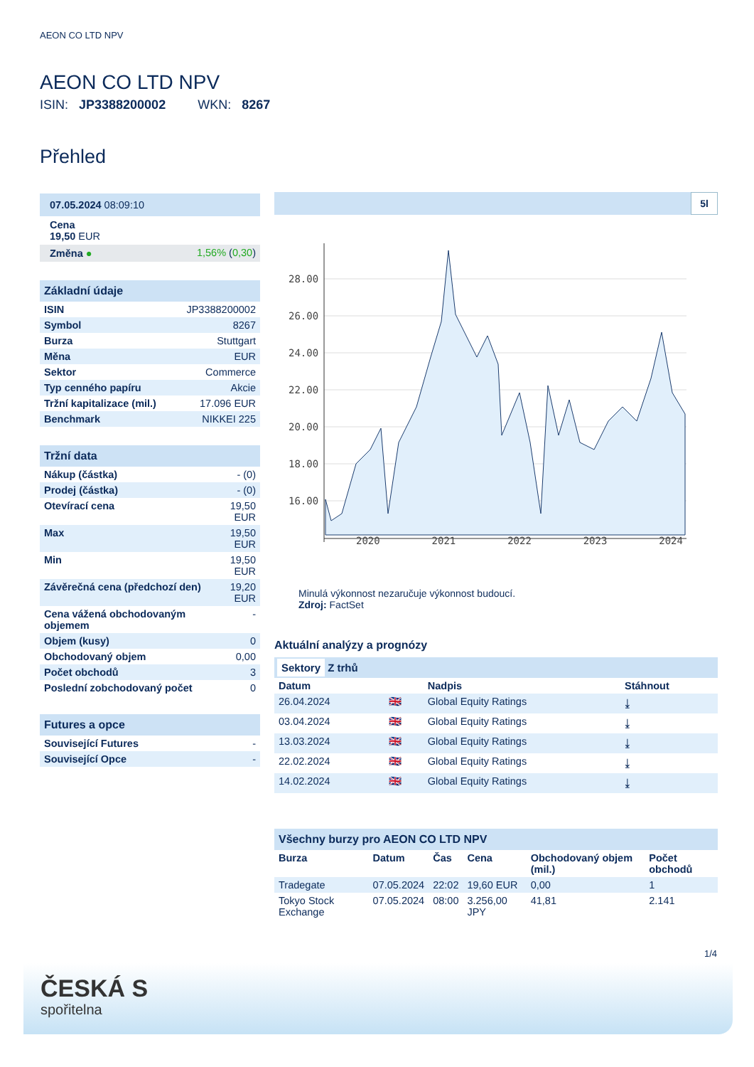AEON CO LTD NPV
AEON CO LTD NPV
ISIN: JP3388200002 WKN: 8267
Přehled
| 07.05.2024 08:09:10 | |
| Cena 19,50 EUR | |
| Změna ● | 1,56% ( 0,30 ) |
| Základní údaje | |
| ISIN | JP3388200002 |
| Symbol | 8267 |
| Burza | Stuttgart |
| Měna | EUR |
| Sektor | Commerce |
| Typ cenného papíru | Akcie |
| Tržní kapitalizace (mil.) | 17.096 EUR |
| Benchmark | NIKKEI 225 |
| Tržní data | |
| Nákup (částka) | - (0) |
| Prodej (částka) | - (0) |
| Otevírací cena | 19,50 EUR |
| Max | 19,50 EUR |
| Min | 19,50 EUR |
| Závěrečná cena (předchozí den) | 19,20 EUR |
| Cena vážená obchodovaným objemem | - |
| Objem (kusy) | 0 |
| Obchodovaný objem | 0,00 |
| Počet obchodů | 3 |
| Poslední zobchodovaný počet | 0 |
| Futures a opce | |
| Související Futures | - |
| Související Opce | - |
5l
28.00
26.00
24.00
22.00
20.00
18.00
16.00
2020 2021 2022 2023 2024
Minulá výkonnost nezaručuje výkonnost budoucí.
Zdroj: FactSet
Aktuální analýzy a prognózy
Sektory Z trhů
| Datum | | Nadpis | Stáhnout |
| --- | --- | --- | --- |
| 26.04.2024 | 🇬🇧 | Global Equity Ratings | ⤓ |
| 03.04.2024 | 🇬🇧 | Global Equity Ratings | ⤓ |
| 13.03.2024 | 🇬🇧 | Global Equity Ratings | ⤓ |
| 22.02.2024 | 🇬🇧 | Global Equity Ratings | ⤓ |
| 14.02.2024 | 🇬🇧 | Global Equity Ratings | ⤓ |
| Všechny burzy pro AEON CO LTD NPV | | | | | |
| Burza | Datum | Čas | Cena | Obchodovaný objem (mil.) | Počet obchodů |
| Tradegate | 07.05.2024 | 22:02 | 19,60 EUR | 0,00 | 1 |
| Tokyo Stock Exchange | 07.05.2024 | 08:00 | 3.256,00 JPY | 41,81 | 2.141 |
1/4
ČESKÁ S
spořitelna